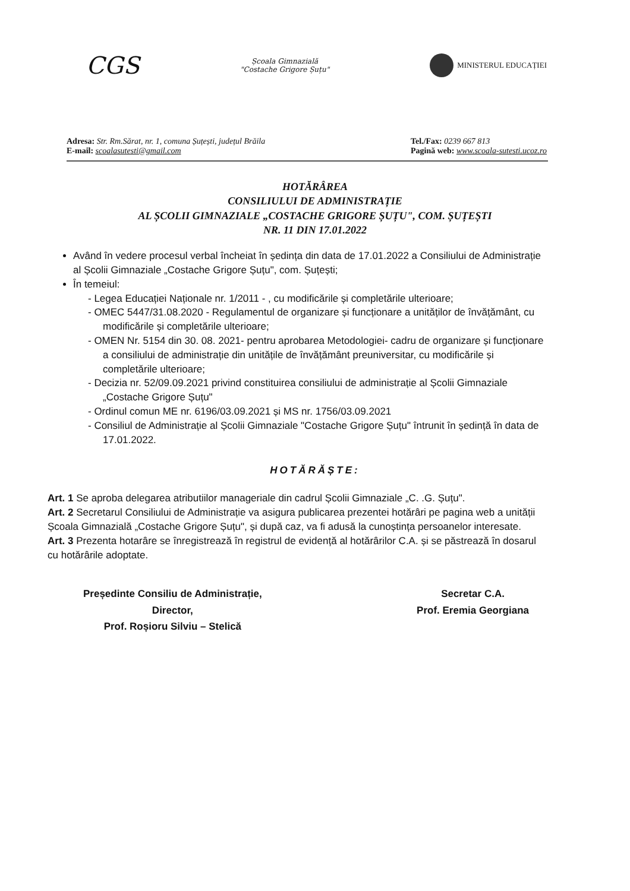CGS
Școala Gimnazială
"Costache Grigore Șuțu"
MINISTERUL EDUCAȚIEI
Adresa: Str. Rm.Sărat, nr. 1, comuna Șuțești, județul Brăila
E-mail: scoalasutesti@gmail.com
Tel./Fax: 0239 667 813
Pagină web: www.scoala-sutesti.ucoz.ro
HOTĂRÂREA
CONSILIULUI DE ADMINISTRAȚIE
AL ȘCOLII GIMNAZIALE „COSTACHE GRIGORE ȘUȚU", COM. ȘUȚEȘTI
NR. 11 DIN 17.01.2022
Având în vedere procesul verbal încheiat în ședința din data de 17.01.2022 a Consiliului de Administrație al Școlii Gimnaziale „Costache Grigore Șuțu", com. Șuțești;
În temeiul:
- Legea Educației Naționale nr. 1/2011 - , cu modificările și completările ulterioare;
- OMEC 5447/31.08.2020 - Regulamentul de organizare și funcționare a unităților de învățământ, cu modificările și completările ulterioare;
- OMEN Nr. 5154 din 30. 08. 2021- pentru aprobarea Metodologiei- cadru de organizare și funcționare a consiliului de administrație din unitățile de învățământ preuniversitar, cu modificările și completările ulterioare;
- Decizia nr. 52/09.09.2021 privind constituirea consiliului de administrație al Școlii Gimnaziale „Costache Grigore Șuțu"
- Ordinul comun ME nr. 6196/03.09.2021 și MS nr. 1756/03.09.2021
- Consiliul de Administrație al Școlii Gimnaziale "Costache Grigore Șuțu" întrunit în ședință în data de 17.01.2022.
HOTĂRĂȘTE:
Art. 1 Se aproba delegarea atributiilor manageriale din cadrul Școlii Gimnaziale „C. .G. Șuțu".
Art. 2 Secretarul Consiliului de Administrație va asigura publicarea prezentei hotărâri pe pagina web a unității Școala Gimnazială „Costache Grigore Șuțu", și după caz, va fi adusă la cunoștința persoanelor interesate.
Art. 3 Prezenta hotarâre se înregistrează în registrul de evidență al hotărârilor C.A. și se păstrează în dosarul cu hotărârile adoptate.
Președinte Consiliu de Administrație,
Director,
Prof. Roșioru Silviu – Stelică
Secretar C.A.
Prof. Eremia Georgiana